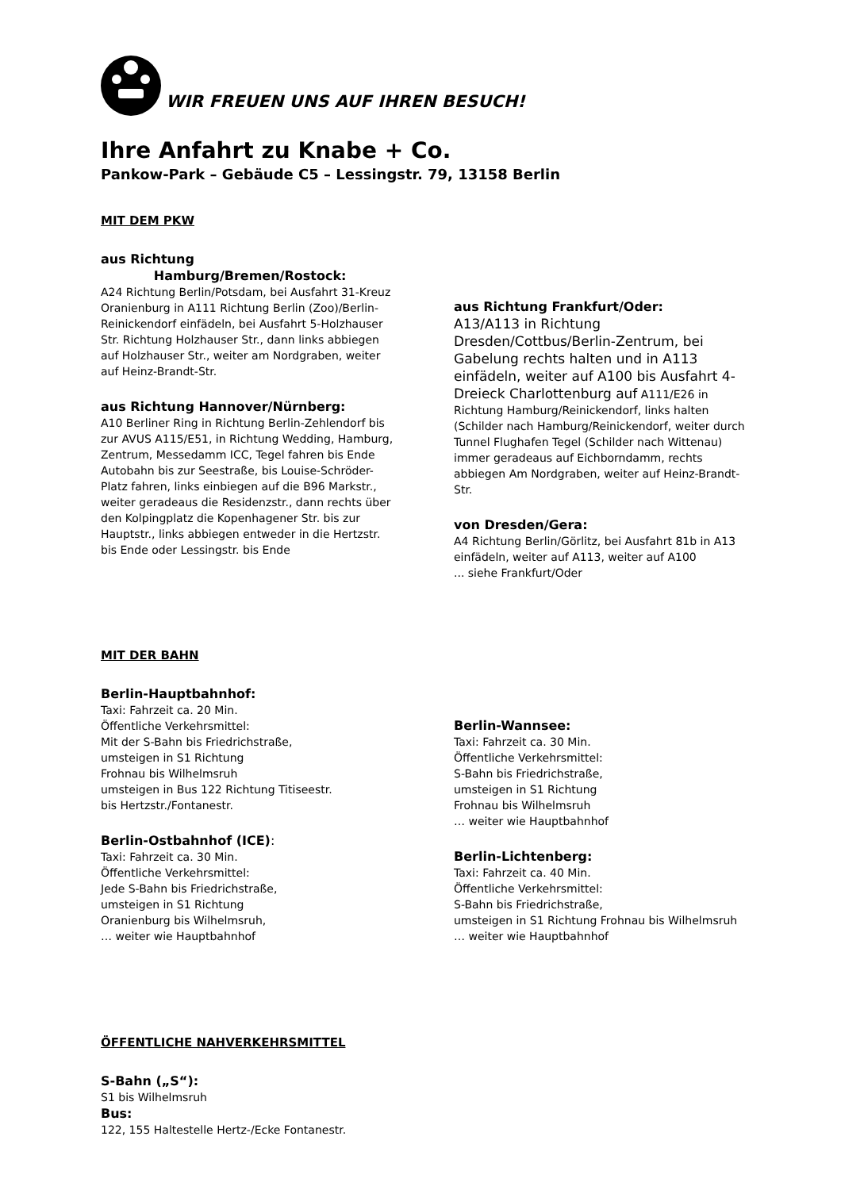WIR FREUEN UNS AUF IHREN BESUCH!
Ihre Anfahrt zu Knabe + Co.
Pankow-Park – Gebäude C5 – Lessingstr. 79, 13158 Berlin
MIT DEM PKW
aus Richtung
Hamburg/Bremen/Rostock:
A24 Richtung Berlin/Potsdam, bei Ausfahrt 31-Kreuz Oranienburg in A111 Richtung Berlin (Zoo)/Berlin-Reinickendorf einfädeln, bei Ausfahrt 5-Holzhauser Str. Richtung Holzhauser Str., dann links abbiegen auf Holzhauser Str., weiter am Nordgraben, weiter auf Heinz-Brandt-Str.
aus Richtung Hannover/Nürnberg:
A10 Berliner Ring in Richtung Berlin-Zehlendorf bis zur AVUS A115/E51, in Richtung Wedding, Hamburg, Zentrum, Messedamm ICC, Tegel fahren bis Ende Autobahn bis zur Seestraße, bis Louise-Schröder-Platz fahren, links einbiegen auf die B96 Markstr., weiter geradeaus die Residenzstr., dann rechts über den Kolpingplatz die Kopenhagener Str. bis zur Hauptstr., links abbiegen entweder in die Hertzstr. bis Ende oder Lessingstr. bis Ende
aus Richtung Frankfurt/Oder:
A13/A113 in Richtung Dresden/Cottbus/Berlin-Zentrum, bei Gabelung rechts halten und in A113 einfädeln, weiter auf A100 bis Ausfahrt 4-Dreieck Charlottenburg auf A111/E26 in Richtung Hamburg/Reinickendorf, links halten (Schilder nach Hamburg/Reinickendorf, weiter durch Tunnel Flughafen Tegel (Schilder nach Wittenau) immer geradeaus auf Eichborndamm, rechts abbiegen Am Nordgraben, weiter auf Heinz-Brandt-Str.
von Dresden/Gera:
A4 Richtung Berlin/Görlitz, bei Ausfahrt 81b in A13 einfädeln, weiter auf A113, weiter auf A100
... siehe Frankfurt/Oder
MIT DER BAHN
Berlin-Hauptbahnhof:
Taxi: Fahrzeit ca. 20 Min.
Öffentliche Verkehrsmittel:
Mit der S-Bahn bis Friedrichstraße,
umsteigen in S1 Richtung
Frohnau bis Wilhelmsruh
umsteigen in Bus 122 Richtung Titiseestr.
bis Hertzstr./Fontanestr.
Berlin-Ostbahnhof (ICE):
Taxi: Fahrzeit ca. 30 Min.
Öffentliche Verkehrsmittel:
Jede S-Bahn bis Friedrichstraße,
umsteigen in S1 Richtung
Oranienburg bis Wilhelmsruh,
… weiter wie Hauptbahnhof
Berlin-Wannsee:
Taxi: Fahrzeit ca. 30 Min.
Öffentliche Verkehrsmittel:
S-Bahn bis Friedrichstraße,
umsteigen in S1 Richtung
Frohnau bis Wilhelmsruh
… weiter wie Hauptbahnhof
Berlin-Lichtenberg:
Taxi: Fahrzeit ca. 40 Min.
Öffentliche Verkehrsmittel:
S-Bahn bis Friedrichstraße,
umsteigen in S1 Richtung Frohnau bis Wilhelmsruh
… weiter wie Hauptbahnhof
ÖFFENTLICHE NAHVERKEHRSMITTEL
S-Bahn („S“):
S1 bis Wilhelmsruh
Bus:
122, 155 Haltestelle Hertz-/Ecke Fontanestr.